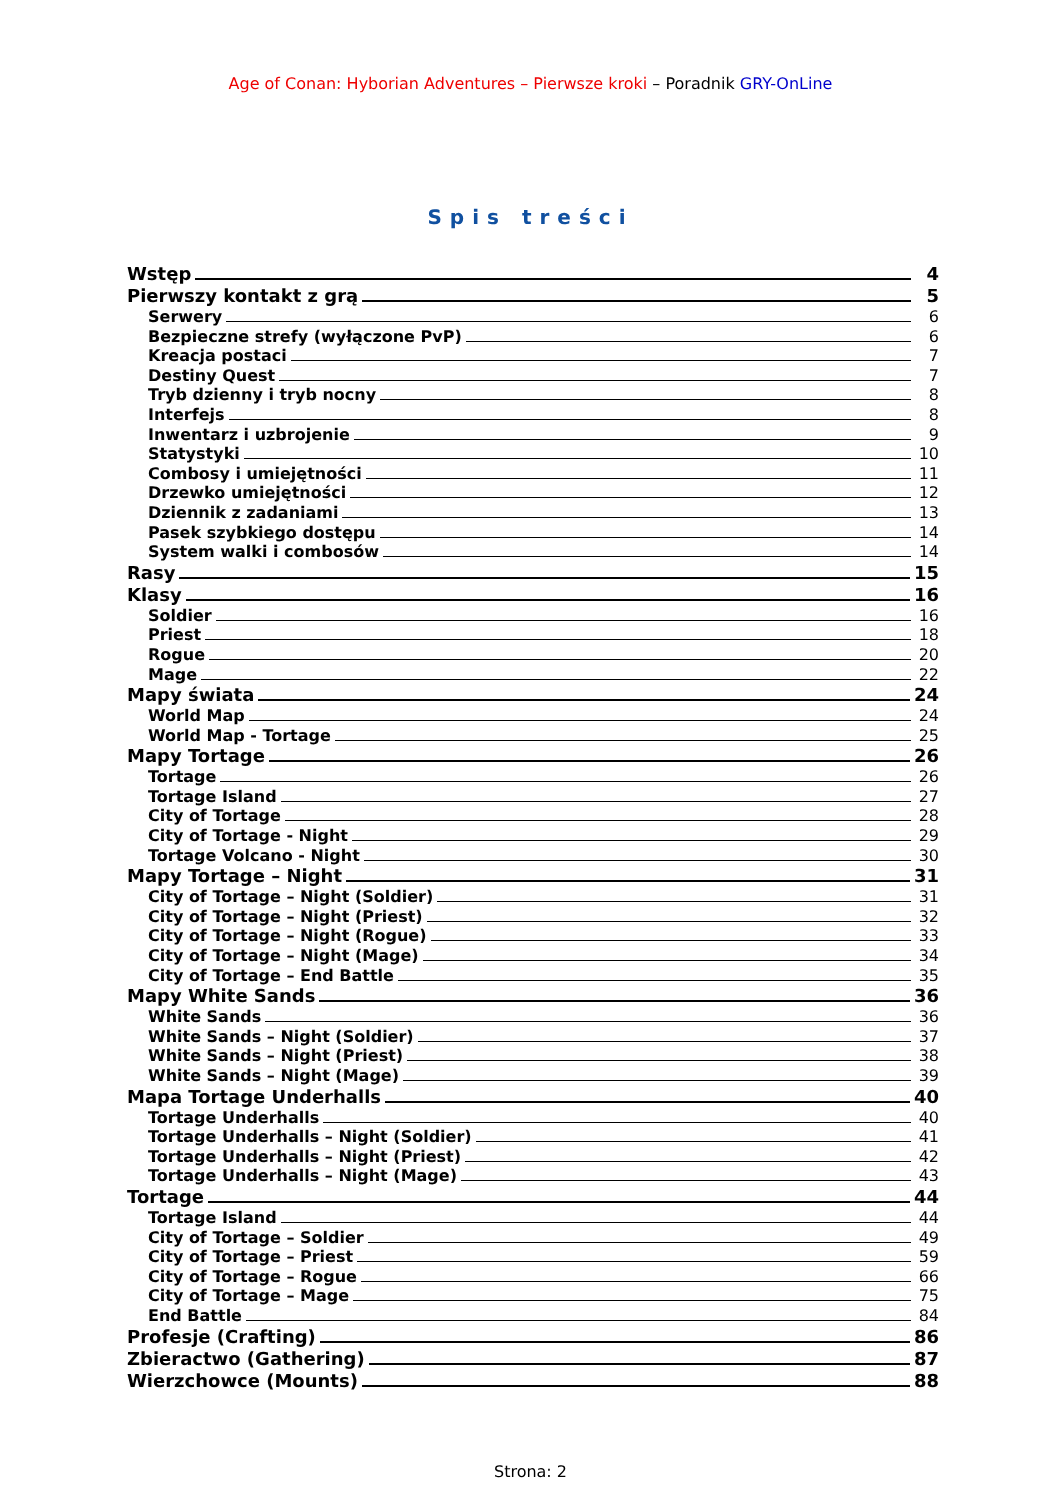Age of Conan: Hyborian Adventures – Pierwsze kroki – Poradnik GRY-OnLine
Spis treści
Wstęp 4
Pierwszy kontakt z grą 5
Serwery 6
Bezpieczne strefy (wyłączone PvP) 6
Kreacja postaci 7
Destiny Quest 7
Tryb dzienny i tryb nocny 8
Interfejs 8
Inwentarz i uzbrojenie 9
Statystyki 10
Combosy i umiejętności 11
Drzewko umiejętności 12
Dziennik z zadaniami 13
Pasek szybkiego dostępu 14
System walki i combosów 14
Rasy 15
Klasy 16
Soldier 16
Priest 18
Rogue 20
Mage 22
Mapy świata 24
World Map 24
World Map - Tortage 25
Mapy Tortage 26
Tortage 26
Tortage Island 27
City of Tortage 28
City of Tortage - Night 29
Tortage Volcano - Night 30
Mapy Tortage – Night 31
City of Tortage – Night (Soldier) 31
City of Tortage – Night (Priest) 32
City of Tortage – Night (Rogue) 33
City of Tortage – Night (Mage) 34
City of Tortage – End Battle 35
Mapy White Sands 36
White Sands 36
White Sands – Night (Soldier) 37
White Sands – Night (Priest) 38
White Sands – Night (Mage) 39
Mapa Tortage Underhalls 40
Tortage Underhalls 40
Tortage Underhalls – Night (Soldier) 41
Tortage Underhalls – Night (Priest) 42
Tortage Underhalls – Night (Mage) 43
Tortage 44
Tortage Island 44
City of Tortage – Soldier 49
City of Tortage – Priest 59
City of Tortage – Rogue 66
City of Tortage – Mage 75
End Battle 84
Profesje (Crafting) 86
Zbieractwo (Gathering) 87
Wierzchowce (Mounts) 88
Strona: 2